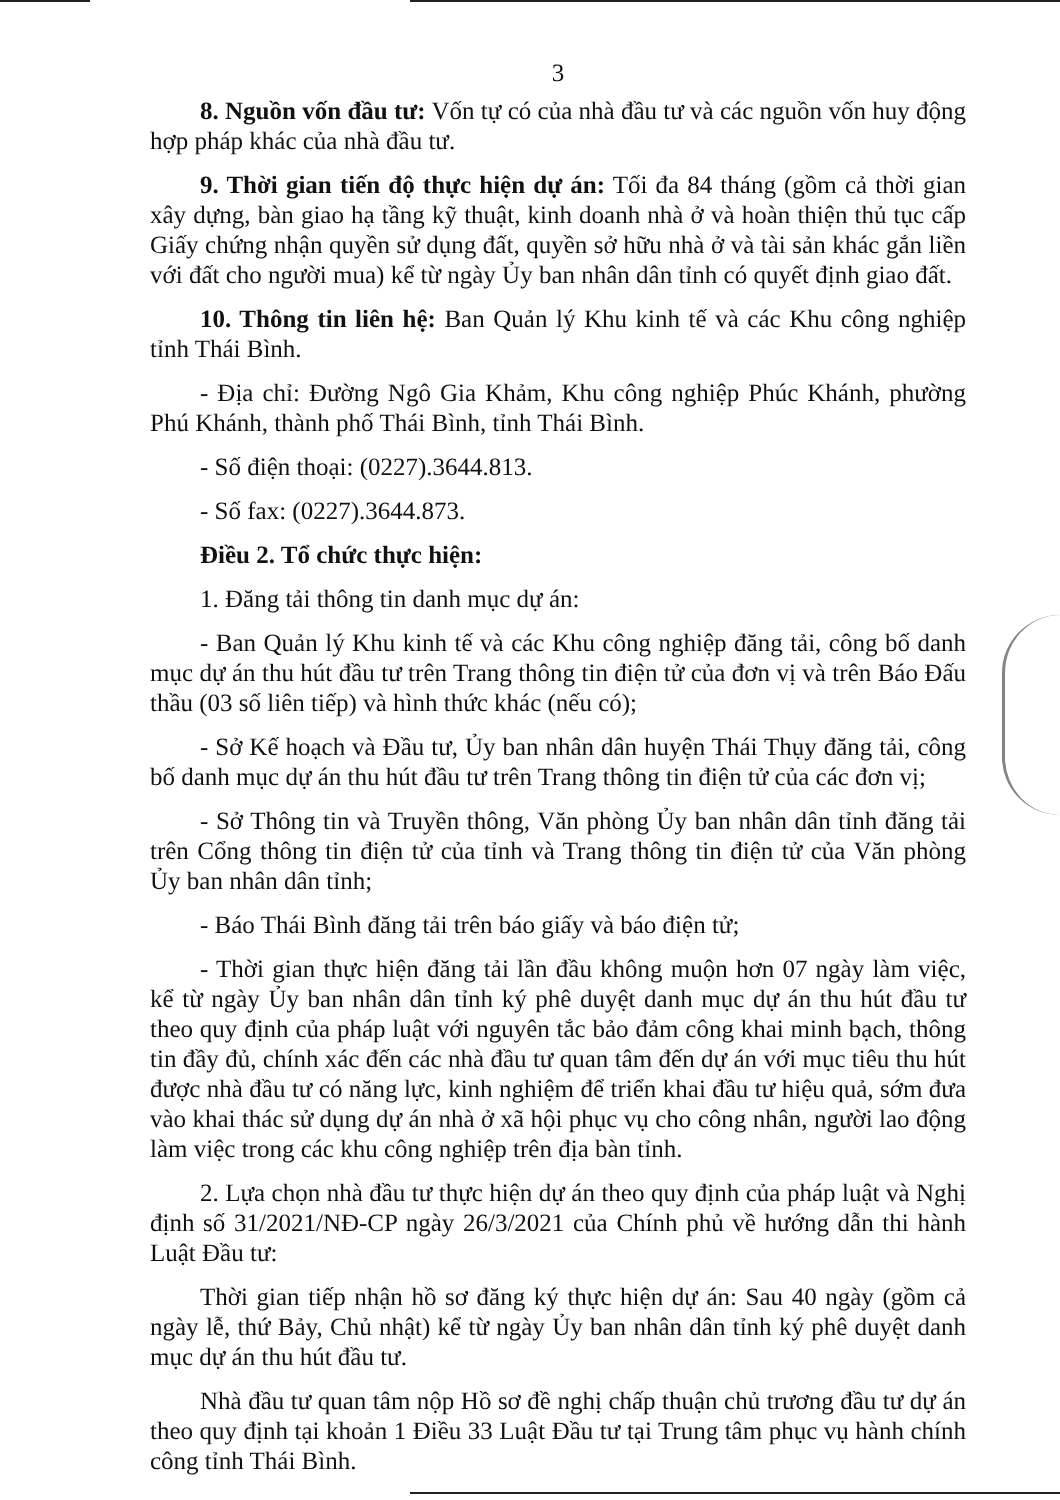3
8. Nguồn vốn đầu tư: Vốn tự có của nhà đầu tư và các nguồn vốn huy động hợp pháp khác của nhà đầu tư.
9. Thời gian tiến độ thực hiện dự án: Tối đa 84 tháng (gồm cả thời gian xây dựng, bàn giao hạ tầng kỹ thuật, kinh doanh nhà ở và hoàn thiện thủ tục cấp Giấy chứng nhận quyền sử dụng đất, quyền sở hữu nhà ở và tài sản khác gắn liền với đất cho người mua) kể từ ngày Ủy ban nhân dân tỉnh có quyết định giao đất.
10. Thông tin liên hệ: Ban Quản lý Khu kinh tế và các Khu công nghiệp tỉnh Thái Bình.
- Địa chỉ: Đường Ngô Gia Khảm, Khu công nghiệp Phúc Khánh, phường Phú Khánh, thành phố Thái Bình, tỉnh Thái Bình.
- Số điện thoại: (0227).3644.813.
- Số fax: (0227).3644.873.
Điều 2. Tổ chức thực hiện:
1. Đăng tải thông tin danh mục dự án:
- Ban Quản lý Khu kinh tế và các Khu công nghiệp đăng tải, công bố danh mục dự án thu hút đầu tư trên Trang thông tin điện tử của đơn vị và trên Báo Đấu thầu (03 số liên tiếp) và hình thức khác (nếu có);
- Sở Kế hoạch và Đầu tư, Ủy ban nhân dân huyện Thái Thụy đăng tải, công bố danh mục dự án thu hút đầu tư trên Trang thông tin điện tử của các đơn vị;
- Sở Thông tin và Truyền thông, Văn phòng Ủy ban nhân dân tỉnh đăng tải trên Cổng thông tin điện tử của tỉnh và Trang thông tin điện tử của Văn phòng Ủy ban nhân dân tỉnh;
- Báo Thái Bình đăng tải trên báo giấy và báo điện tử;
- Thời gian thực hiện đăng tải lần đầu không muộn hơn 07 ngày làm việc, kể từ ngày Ủy ban nhân dân tỉnh ký phê duyệt danh mục dự án thu hút đầu tư theo quy định của pháp luật với nguyên tắc bảo đảm công khai minh bạch, thông tin đầy đủ, chính xác đến các nhà đầu tư quan tâm đến dự án với mục tiêu thu hút được nhà đầu tư có năng lực, kinh nghiệm để triển khai đầu tư hiệu quả, sớm đưa vào khai thác sử dụng dự án nhà ở xã hội phục vụ cho công nhân, người lao động làm việc trong các khu công nghiệp trên địa bàn tỉnh.
2. Lựa chọn nhà đầu tư thực hiện dự án theo quy định của pháp luật và Nghị định số 31/2021/NĐ-CP ngày 26/3/2021 của Chính phủ về hướng dẫn thi hành Luật Đầu tư:
Thời gian tiếp nhận hồ sơ đăng ký thực hiện dự án: Sau 40 ngày (gồm cả ngày lễ, thứ Bảy, Chủ nhật) kể từ ngày Ủy ban nhân dân tỉnh ký phê duyệt danh mục dự án thu hút đầu tư.
Nhà đầu tư quan tâm nộp Hồ sơ đề nghị chấp thuận chủ trương đầu tư dự án theo quy định tại khoản 1 Điều 33 Luật Đầu tư tại Trung tâm phục vụ hành chính công tỉnh Thái Bình.